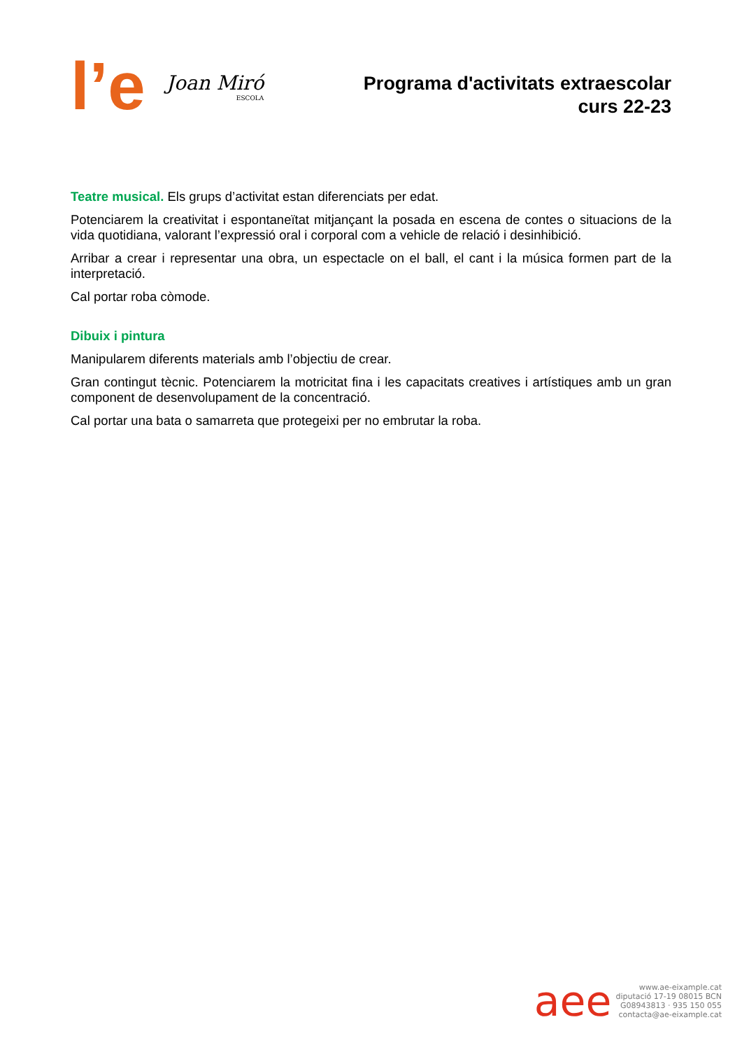l’e
Joan Miró
ESCOLA
Programa d'activitats extraescolar
curs 22-23
Teatre musical. Els grups d’activitat estan diferenciats per edat.
Potenciarem la creativitat i espontaneïtat mitjançant la posada en escena de contes o situacions de la vida quotidiana, valorant l’expressió oral i corporal com a vehicle de relació i desinhibició.
Arribar a crear i representar una obra, un espectacle on el ball, el cant i la música formen part de la interpretació.
Cal portar roba còmode.
Dibuix i pintura
Manipularem diferents materials amb l’objectiu de crear.
Gran contingut tècnic. Potenciarem la motricitat fina i les capacitats creatives i artístiques amb un gran component de desenvolupament de la concentració.
Cal portar una bata o samarreta que protegeixi per no embrutar la roba.
aee
www.ae-eixample.cat
diputació 17-19 08015 BCN
G08943813 · 935 150 055
contacta@ae-eixample.cat